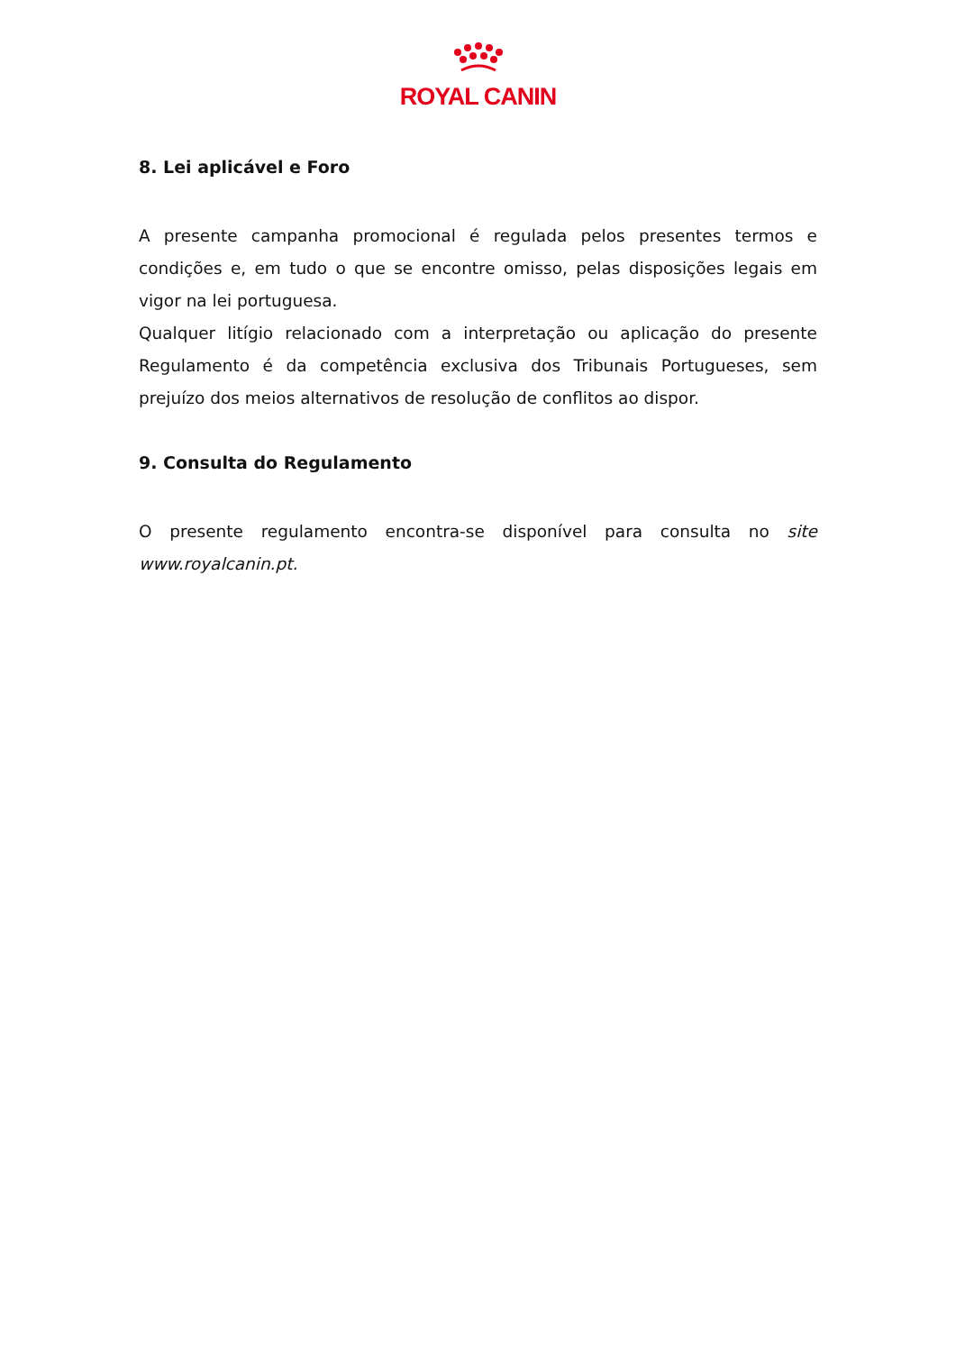ROYAL CANIN
8. Lei aplicável e Foro
A presente campanha promocional é regulada pelos presentes termos e condições e, em tudo o que se encontre omisso, pelas disposições legais em vigor na lei portuguesa.
Qualquer litígio relacionado com a interpretação ou aplicação do presente Regulamento é da competência exclusiva dos Tribunais Portugueses, sem prejuízo dos meios alternativos de resolução de conflitos ao dispor.
9. Consulta do Regulamento
O presente regulamento encontra-se disponível para consulta no site www.royalcanin.pt.